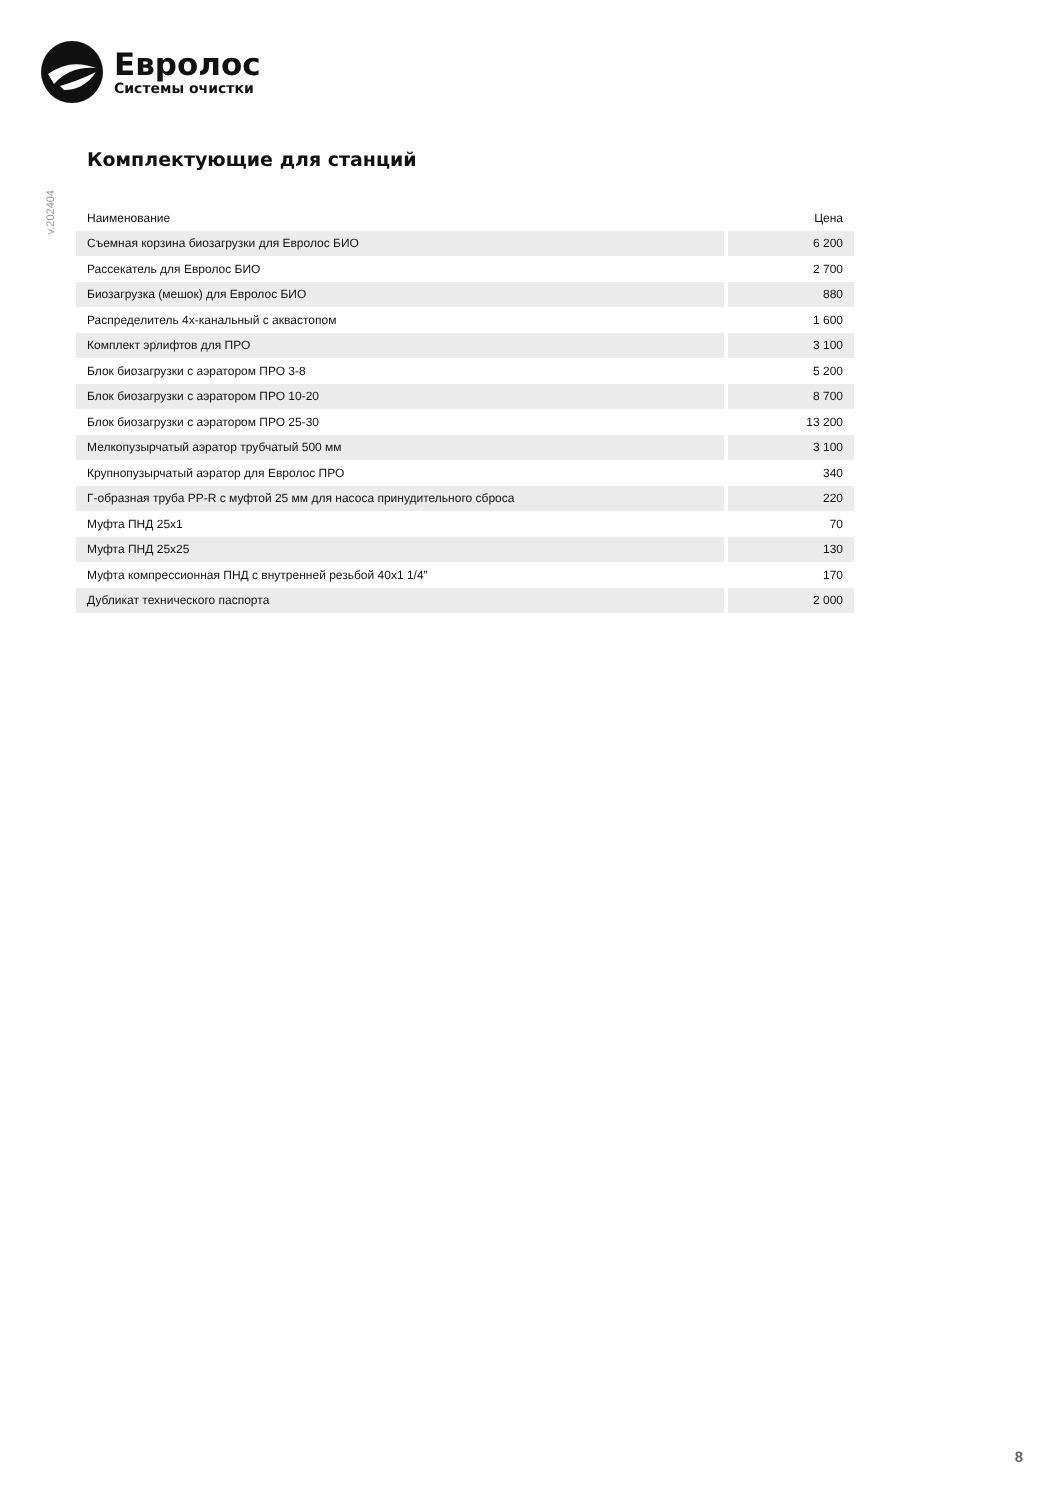Евролос
Системы очистки
v.202404
Комплектующие для станций
| Наименование | Цена |
| --- | --- |
| Съемная корзина биозагрузки для Евролос БИО | 6 200 |
| Рассекатель для Евролос БИО | 2 700 |
| Биозагрузка (мешок) для Евролос БИО | 880 |
| Распределитель 4х-канальный с аквастопом | 1 600 |
| Комплект эрлифтов для ПРО | 3 100 |
| Блок биозагрузки с аэратором ПРО 3-8 | 5 200 |
| Блок биозагрузки с аэратором ПРО 10-20 | 8 700 |
| Блок биозагрузки с аэратором ПРО 25-30 | 13 200 |
| Мелкопузырчатый аэратор трубчатый 500 мм | 3 100 |
| Крупнопузырчатый аэратор для Евролос ПРО | 340 |
| Г-образная труба PP-R с муфтой 25 мм для насоса принудительного сброса | 220 |
| Муфта ПНД 25х1 | 70 |
| Муфта ПНД 25х25 | 130 |
| Муфта компрессионная ПНД с внутренней резьбой 40х1 1/4” | 170 |
| Дубликат технического паспорта | 2 000 |
8